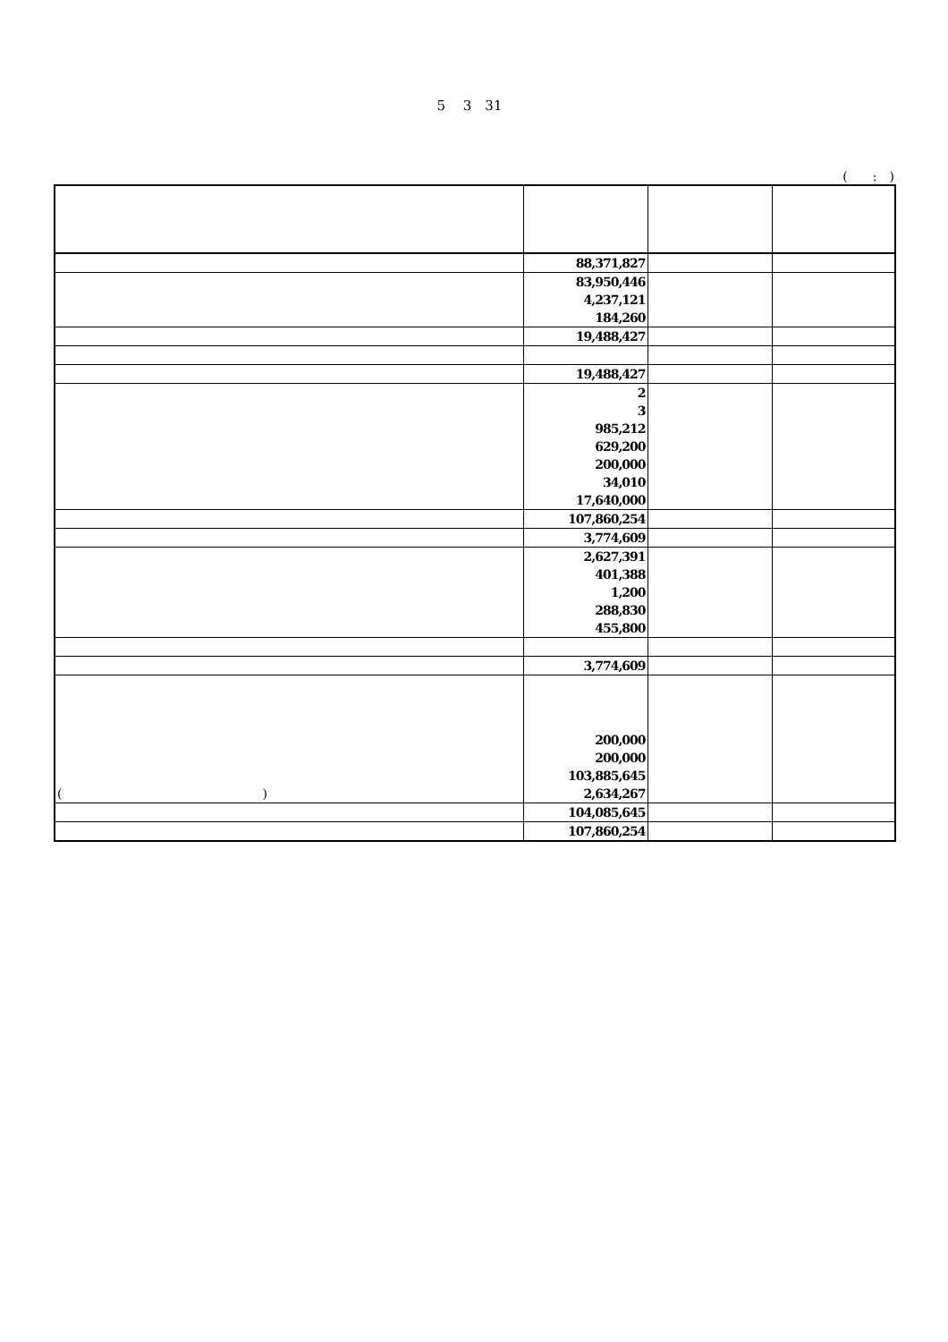5　 3　31
(　　:　)
| | 88,371,827 | | |
| | 83,950,446 | | |
| | 4,237,121 | | |
| | 184,260 | | |
| | 19,488,427 | | |
| | 19,488,427 | | |
| | 2 | | |
| | 3 | | |
| | 985,212 | | |
| | 629,200 | | |
| | 200,000 | | |
| | 34,010 | | |
| | 17,640,000 | | |
| | 107,860,254 | | |
| | 3,774,609 | | |
| | 2,627,391 | | |
| | 401,388 | | |
| | 1,200 | | |
| | 288,830 | | |
| | 455,800 | | |
| | 3,774,609 | | |
| | 200,000 | | |
| | 200,000 | | |
| | 103,885,645 | | |
| ( ) | 2,634,267 | | |
| | 104,085,645 | | |
| | 107,860,254 | | |